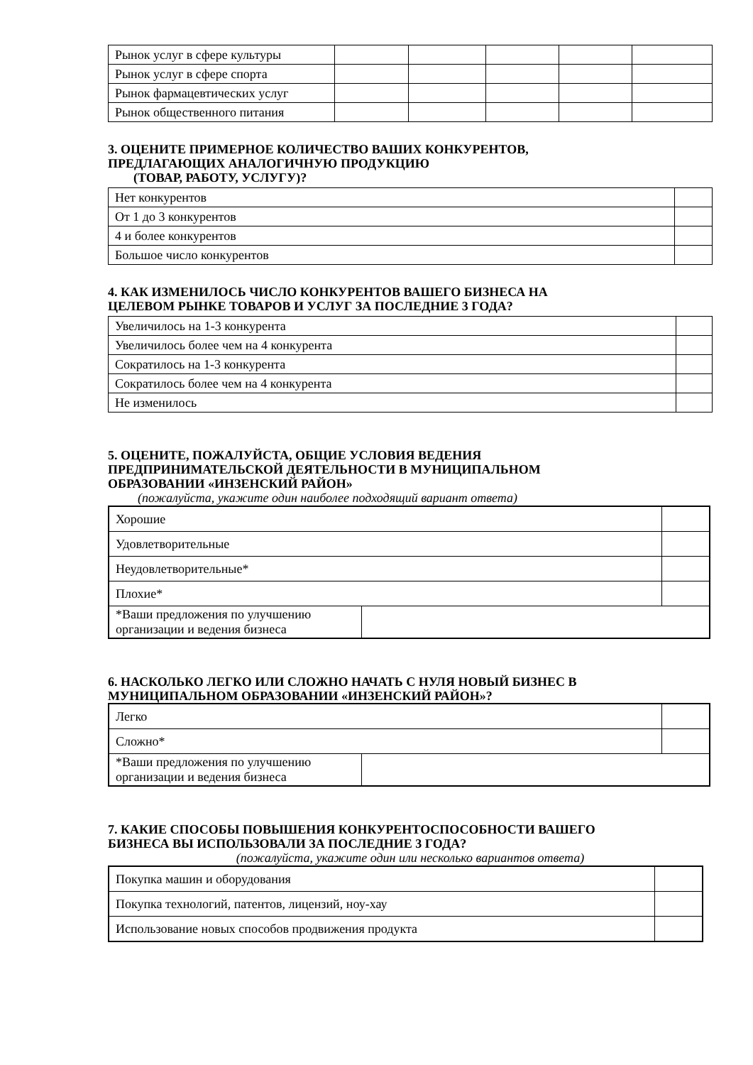| Рынок услуг в сфере культуры | | | | | |
| Рынок услуг в сфере спорта | | | | | |
| Рынок фармацевтических услуг | | | | | |
| Рынок общественного питания | | | | | |
3. ОЦЕНИТЕ ПРИМЕРНОЕ КОЛИЧЕСТВО ВАШИХ КОНКУРЕНТОВ,
ПРЕДЛАГАЮЩИХ АНАЛОГИЧНУЮ ПРОДУКЦИЮ
(ТОВАР, РАБОТУ, УСЛУГУ)?
| Нет конкурентов | |
| От 1 до 3 конкурентов | |
| 4 и более конкурентов | |
| Большое число конкурентов | |
4. КАК ИЗМЕНИЛОСЬ ЧИСЛО КОНКУРЕНТОВ ВАШЕГО БИЗНЕСА НА
ЦЕЛЕВОМ РЫНКЕ ТОВАРОВ И УСЛУГ ЗА ПОСЛЕДНИЕ 3 ГОДА?
| Увеличилось на 1-3 конкурента | |
| Увеличилось более чем на 4 конкурента | |
| Сократилось на 1-3 конкурента | |
| Сократилось более чем на 4 конкурента | |
| Не изменилось | |
5. ОЦЕНИТЕ, ПОЖАЛУЙСТА, ОБЩИЕ УСЛОВИЯ ВЕДЕНИЯ
ПРЕДПРИНИМАТЕЛЬСКОЙ ДЕЯТЕЛЬНОСТИ В МУНИЦИПАЛЬНОМ
ОБРАЗОВАНИИ «ИНЗЕНСКИЙ РАЙОН»
(пожалуйста, укажите один наиболее подходящий вариант ответа)
| Хорошие | | |
| Удовлетворительные | | |
| Неудовлетворительные* | | |
| Плохие* | | |
| *Ваши предложения по улучшению организации и ведения бизнеса | | |
6. НАСКОЛЬКО ЛЕГКО ИЛИ СЛОЖНО НАЧАТЬ С НУЛЯ НОВЫЙ БИЗНЕС В
МУНИЦИПАЛЬНОМ ОБРАЗОВАНИИ «ИНЗЕНСКИЙ РАЙОН»?
| Легко | | |
| Сложно* | | |
| *Ваши предложения по улучшению организации и ведения бизнеса | | |
7. КАКИЕ СПОСОБЫ ПОВЫШЕНИЯ КОНКУРЕНТОСПОСОБНОСТИ ВАШЕГО
БИЗНЕСА ВЫ ИСПОЛЬЗОВАЛИ ЗА ПОСЛЕДНИЕ 3 ГОДА?
(пожалуйста, укажите один или несколько вариантов ответа)
| Покупка машин и оборудования | |
| Покупка технологий, патентов, лицензий, ноу-хау | |
| Использование новых способов продвижения продукта | |